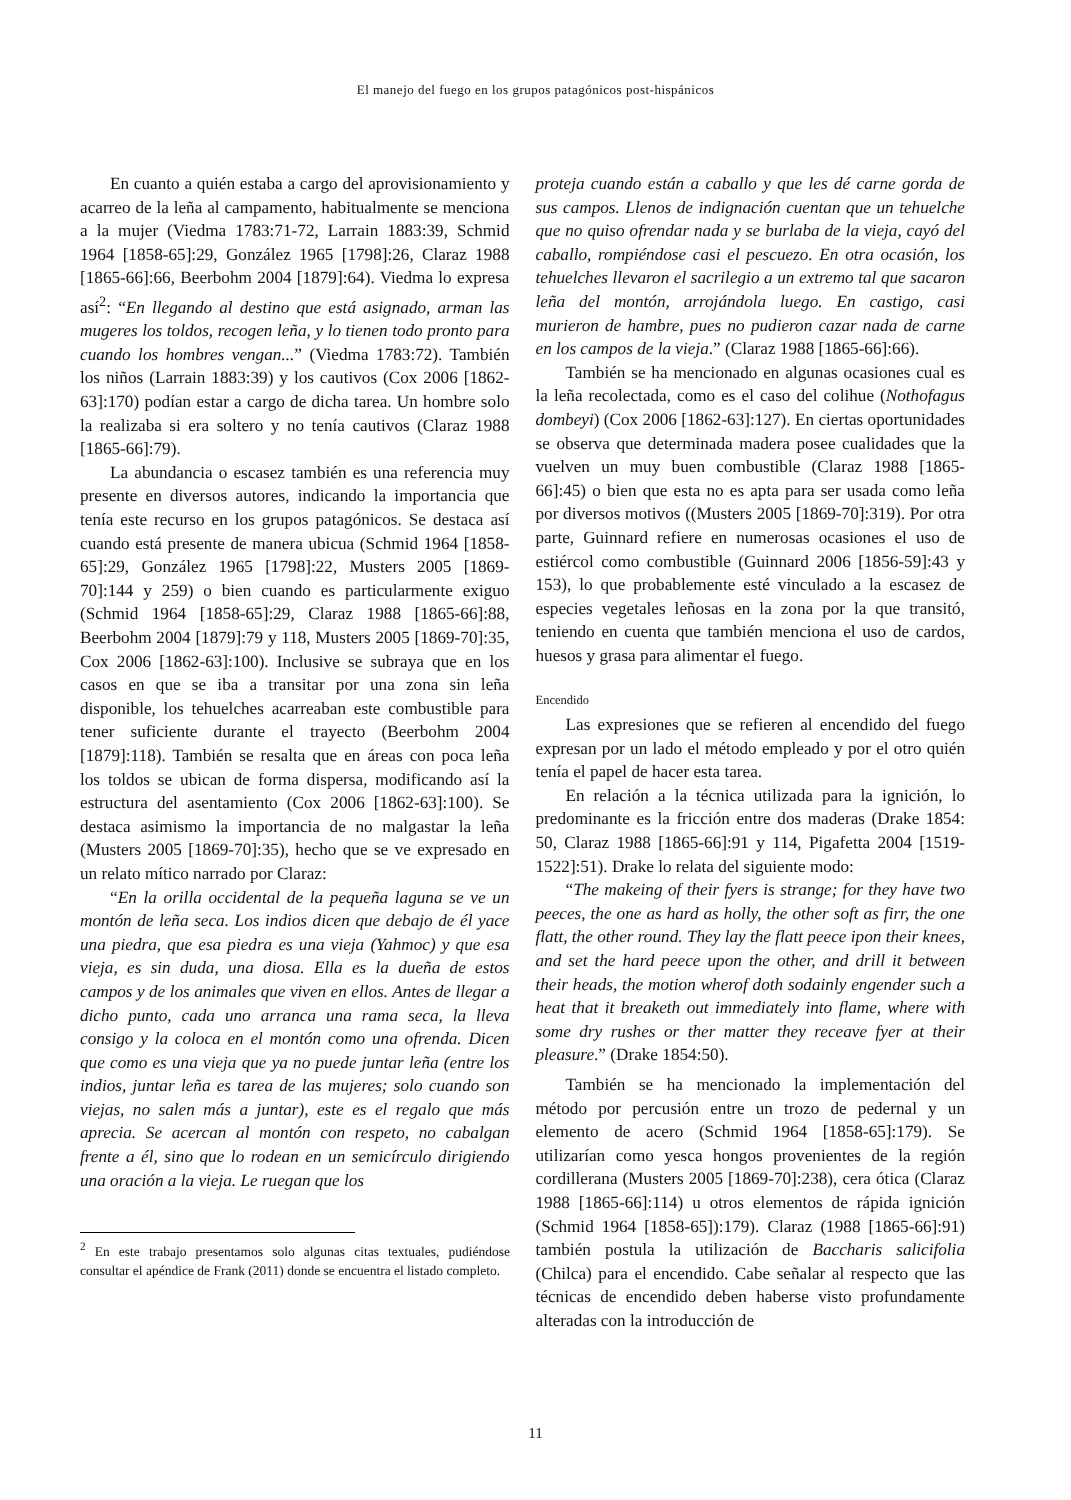El manejo del fuego en los grupos patagónicos post-hispánicos
En cuanto a quién estaba a cargo del aprovisionamiento y acarreo de la leña al campamento, habitualmente se menciona a la mujer (Viedma 1783:71-72, Larrain 1883:39, Schmid 1964 [1858-65]:29, González 1965 [1798]:26, Claraz 1988 [1865-66]:66, Beerbohm 2004 [1879]:64). Viedma lo expresa así<sup>2</sup>: “En llegando al destino que está asignado, arman las mugeres los toldos, recogen leña, y lo tienen todo pronto para cuando los hombres vengan...” (Viedma 1783:72). También los niños (Larrain 1883:39) y los cautivos (Cox 2006 [1862-63]:170) podían estar a cargo de dicha tarea. Un hombre solo la realizaba si era soltero y no tenía cautivos (Claraz 1988 [1865-66]:79).
La abundancia o escasez también es una referencia muy presente en diversos autores, indicando la importancia que tenía este recurso en los grupos patagónicos. Se destaca así cuando está presente de manera ubicua (Schmid 1964 [1858-65]:29, González 1965 [1798]:22, Musters 2005 [1869-70]:144 y 259) o bien cuando es particularmente exiguo (Schmid 1964 [1858-65]:29, Claraz 1988 [1865-66]:88, Beerbohm 2004 [1879]:79 y 118, Musters 2005 [1869-70]:35, Cox 2006 [1862-63]:100). Inclusive se subraya que en los casos en que se iba a transitar por una zona sin leña disponible, los tehuelches acarreaban este combustible para tener suficiente durante el trayecto (Beerbohm 2004 [1879]:118). También se resalta que en áreas con poca leña los toldos se ubican de forma dispersa, modificando así la estructura del asentamiento (Cox 2006 [1862-63]:100). Se destaca asimismo la importancia de no malgastar la leña (Musters 2005 [1869-70]:35), hecho que se ve expresado en un relato mítico narrado por Claraz:
“En la orilla occidental de la pequeña laguna se ve un montón de leña seca. Los indios dicen que debajo de él yace una piedra, que esa piedra es una vieja (Yahmoc) y que esa vieja, es sin duda, una diosa. Ella es la dueña de estos campos y de los animales que viven en ellos. Antes de llegar a dicho punto, cada uno arranca una rama seca, la lleva consigo y la coloca en el montón como una ofrenda. Dicen que como es una vieja que ya no puede juntar leña (entre los indios, juntar leña es tarea de las mujeres; solo cuando son viejas, no salen más a juntar), este es el regalo que más aprecia. Se acercan al montón con respeto, no cabalgan frente a él, sino que lo rodean en un semicírculo dirigiendo una oración a la vieja. Le ruegan que los
<sup>2</sup> En este trabajo presentamos solo algunas citas textuales, pudiéndose consultar el apéndice de Frank (2011) donde se encuentra el listado completo.
proteja cuando están a caballo y que les dé carne gorda de sus campos. Llenos de indignación cuentan que un tehuelche que no quiso ofrendar nada y se burlaba de la vieja, cayó del caballo, rompiéndose casi el pescuezo. En otra ocasión, los tehuelches llevaron el sacrilegio a un extremo tal que sacaron leña del montón, arrojándola luego. En castigo, casi murieron de hambre, pues no pudieron cazar nada de carne en los campos de la vieja.” (Claraz 1988 [1865-66]:66).
También se ha mencionado en algunas ocasiones cual es la leña recolectada, como es el caso del colihue (Nothofagus dombeyi) (Cox 2006 [1862-63]:127). En ciertas oportunidades se observa que determinada madera posee cualidades que la vuelven un muy buen combustible (Claraz 1988 [1865-66]:45) o bien que esta no es apta para ser usada como leña por diversos motivos ((Musters 2005 [1869-70]:319). Por otra parte, Guinnard refiere en numerosas ocasiones el uso de estiércol como combustible (Guinnard 2006 [1856-59]:43 y 153), lo que probablemente esté vinculado a la escasez de especies vegetales leñosas en la zona por la que transitó, teniendo en cuenta que también menciona el uso de cardos, huesos y grasa para alimentar el fuego.
Encendido
Las expresiones que se refieren al encendido del fuego expresan por un lado el método empleado y por el otro quién tenía el papel de hacer esta tarea.
En relación a la técnica utilizada para la ignición, lo predominante es la fricción entre dos maderas (Drake 1854: 50, Claraz 1988 [1865-66]:91 y 114, Pigafetta 2004 [1519-1522]:51). Drake lo relata del siguiente modo:
“The makeing of their fyers is strange; for they have two peeces, the one as hard as holly, the other soft as firr, the one flatt, the other round. They lay the flatt peece ipon their knees, and set the hard peece upon the other, and drill it between their heads, the motion wherof doth sodainly engender such a heat that it breaketh out immediately into flame, where with some dry rushes or ther matter they receave fyer at their pleasure.” (Drake 1854:50).
También se ha mencionado la implementación del método por percusión entre un trozo de pedernal y un elemento de acero (Schmid 1964 [1858-65]:179). Se utilizarían como yesca hongos provenientes de la región cordillerana (Musters 2005 [1869-70]:238), cera ótica (Claraz 1988 [1865-66]:114) u otros elementos de rápida ignición (Schmid 1964 [1858-65]):179). Claraz (1988 [1865-66]:91) también postula la utilización de Baccharis salicifolia (Chilca) para el encendido. Cabe señalar al respecto que las técnicas de encendido deben haberse visto profundamente alteradas con la introducción de
11